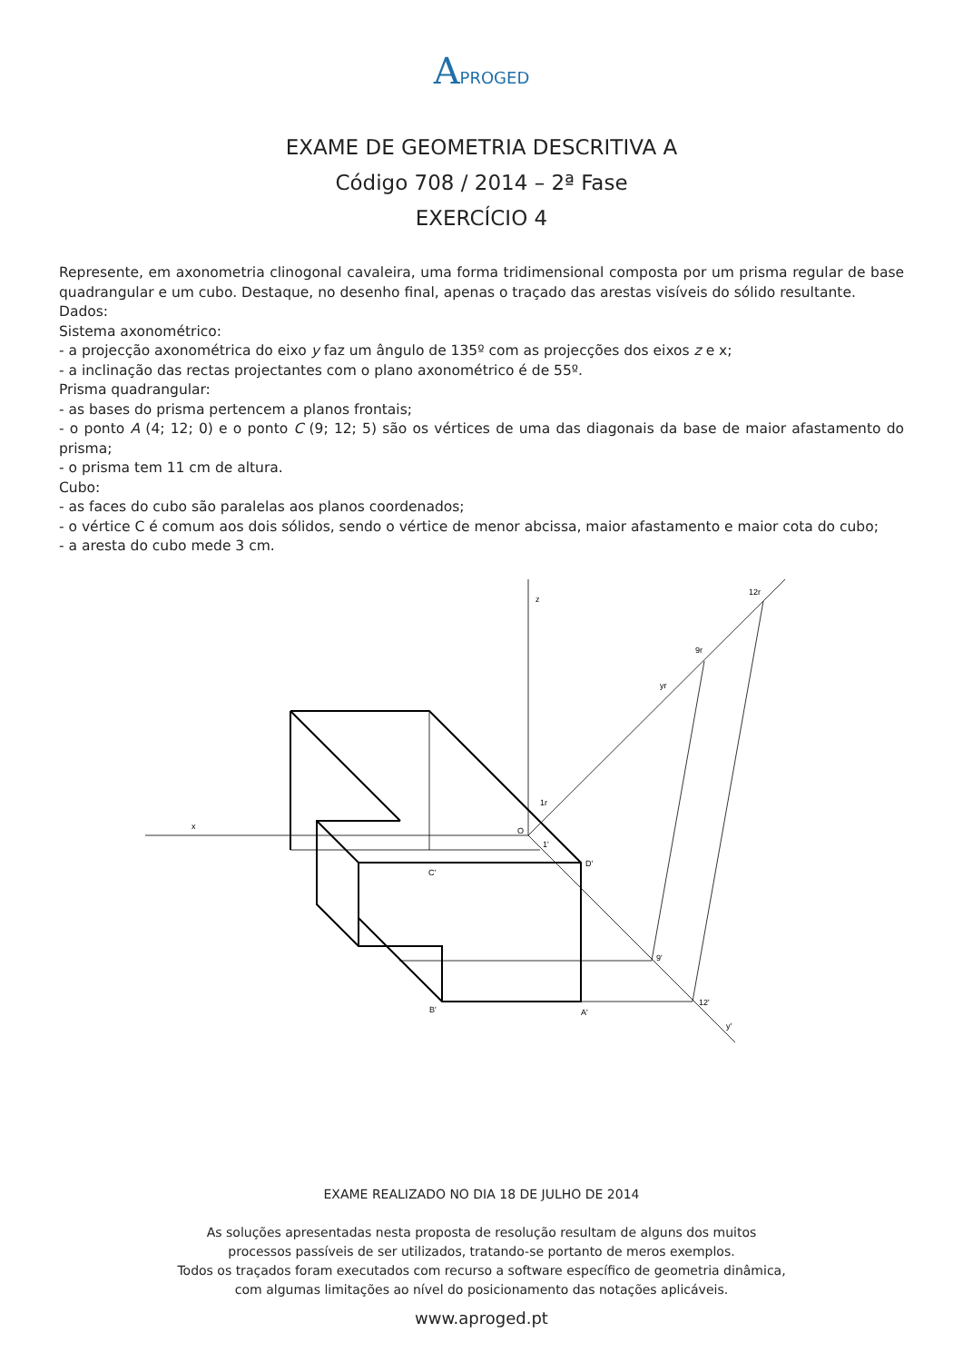APROGED
EXAME DE GEOMETRIA DESCRITIVA A
Código 708 / 2014 – 2ª Fase
EXERCÍCIO 4
Represente, em axonometria clinogonal cavaleira, uma forma tridimensional composta por um prisma regular de base quadrangular e um cubo. Destaque, no desenho final, apenas o traçado das arestas visíveis do sólido resultante.
Dados:
Sistema axonométrico:
- a projecção axonométrica do eixo y faz um ângulo de 135º com as projecções dos eixos z e x;
- a inclinação das rectas projectantes com o plano axonométrico é de 55º.
Prisma quadrangular:
- as bases do prisma pertencem a planos frontais;
- o ponto A (4; 12; 0) e o ponto C (9; 12; 5) são os vértices de uma das diagonais da base de maior afastamento do prisma;
- o prisma tem 11 cm de altura.
Cubo:
- as faces do cubo são paralelas aos planos coordenados;
- o vértice C é comum aos dois sólidos, sendo o vértice de menor abcissa, maior afastamento e maior cota do cubo;
- a aresta do cubo mede 3 cm.
x
z
O
12r
9r
yr
1r
1'
D'
C'
9'
12'
B'
A'
y'
EXAME REALIZADO NO DIA 18 DE JULHO DE 2014
As soluções apresentadas nesta proposta de resolução resultam de alguns dos muitos
processos passíveis de ser utilizados, tratando-se portanto de meros exemplos.
Todos os traçados foram executados com recurso a software específico de geometria dinâmica,
com algumas limitações ao nível do posicionamento das notações aplicáveis.
www.aproged.pt